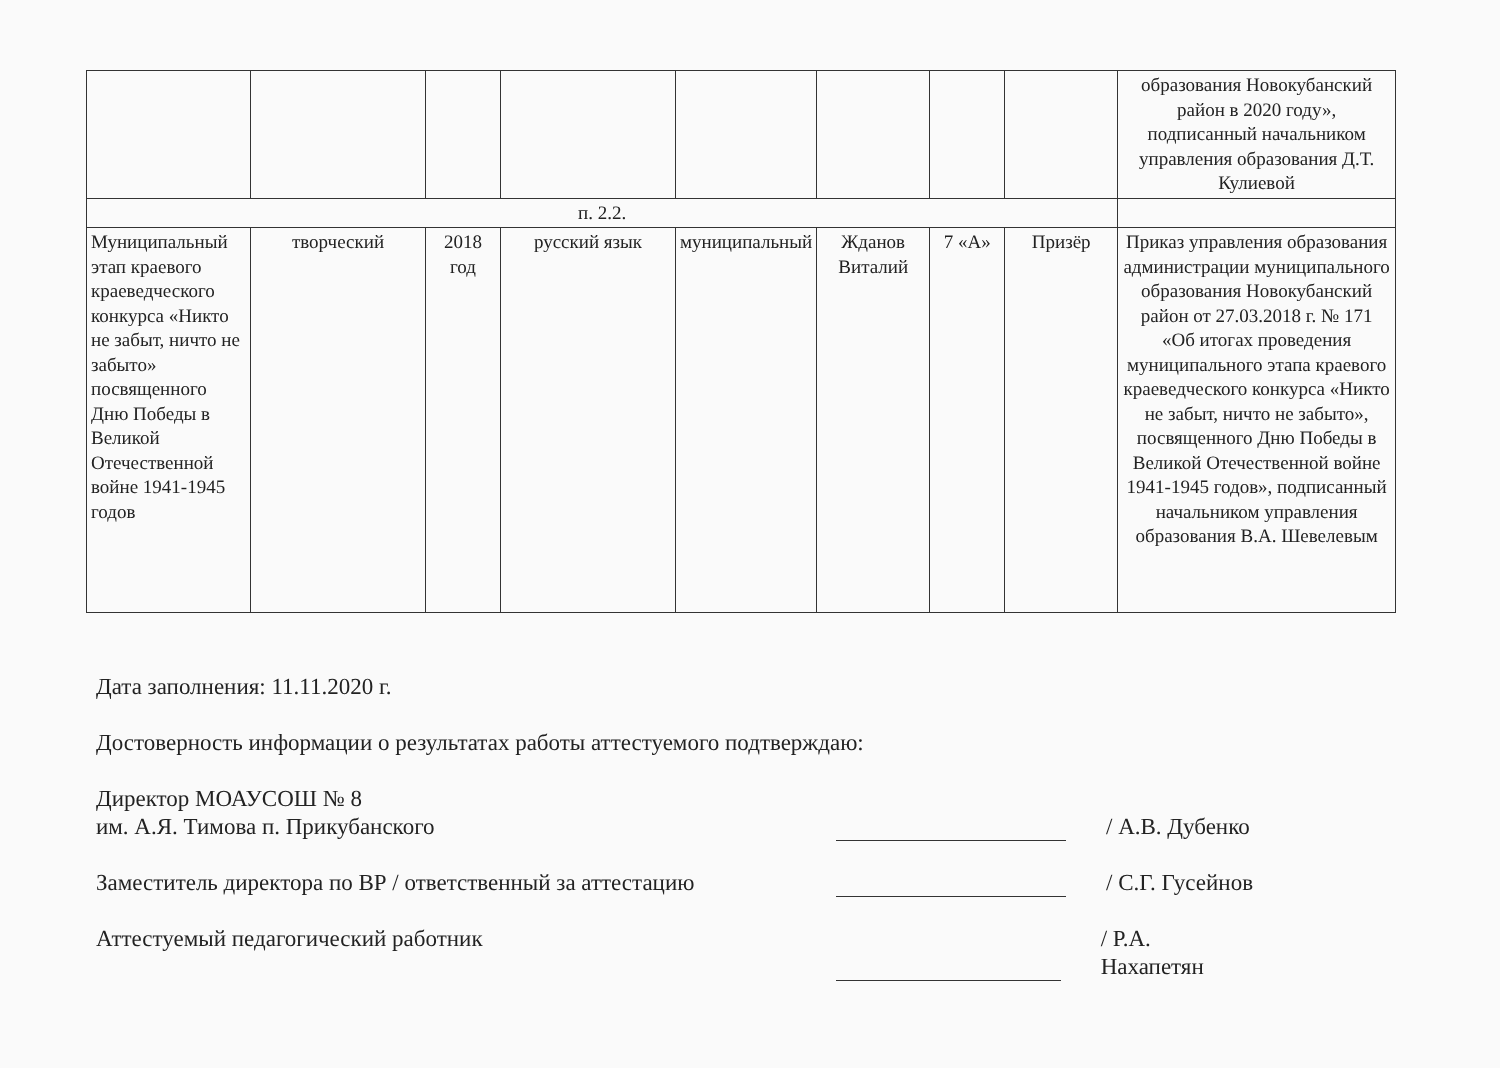| | | | | | | | | образования Новокубанский район в 2020 году», подписанный начальником управления образования Д.Т. Кулиевой |
| п. 2.2. | | | | | | | | |
| Муниципальный этап краевого краеведческого конкурса «Никто не забыт, ничто не забыто» посвященного Дню Победы в Великой Отечественной войне 1941-1945 годов | творческий | 2018 год | русский язык | муниципальный | Жданов Виталий | 7 «А» | Призёр | Приказ управления образования администрации муниципального образования Новокубанский район от 27.03.2018 г. № 171 «Об итогах проведения муниципального этапа краевого краеведческого конкурса «Никто не забыт, ничто не забыто», посвященного Дню Победы в Великой Отечественной войне 1941-1945 годов», подписанный начальником управления образования В.А. Шевелевым |
Дата заполнения: 11.11.2020 г.
Достоверность информации о результатах работы аттестуемого подтверждаю:
Директор МОАУСОШ № 8
им. А.Я. Тимова п. Прикубанского
/ А.В. Дубенко
Заместитель директора по ВР / ответственный за аттестацию
/ С.Г. Гусейнов
Аттестуемый педагогический работник
/ Р.А. Нахапетян